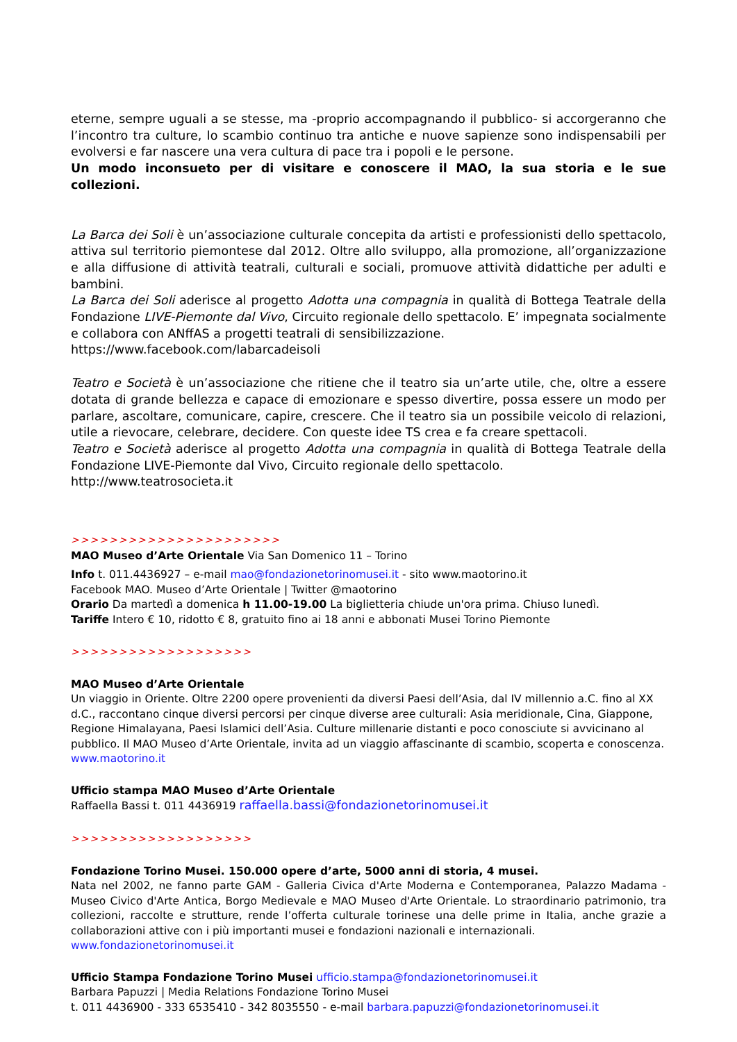eterne, sempre uguali a se stesse, ma -proprio accompagnando il pubblico- si accorgeranno che l’incontro tra culture, lo scambio continuo tra antiche e nuove sapienze sono indispensabili per evolversi e far nascere una vera cultura di pace tra i popoli e le persone.
Un modo inconsueto per di visitare e conoscere il MAO, la sua storia e le sue collezioni.
La Barca dei Soli è un’associazione culturale concepita da artisti e professionisti dello spettacolo, attiva sul territorio piemontese dal 2012. Oltre allo sviluppo, alla promozione, all’organizzazione e alla diffusione di attività teatrali, culturali e sociali, promuove attività didattiche per adulti e bambini.
La Barca dei Soli aderisce al progetto Adotta una compagnia in qualità di Bottega Teatrale della Fondazione LIVE-Piemonte dal Vivo, Circuito regionale dello spettacolo. E’ impegnata socialmente e collabora con ANffAS a progetti teatrali di sensibilizzazione.
https://www.facebook.com/labarcadeisoli
Teatro e Società è un’associazione che ritiene che il teatro sia un’arte utile, che, oltre a essere dotata di grande bellezza e capace di emozionare e spesso divertire, possa essere un modo per parlare, ascoltare, comunicare, capire, crescere. Che il teatro sia un possibile veicolo di relazioni, utile a rievocare, celebrare, decidere. Con queste idee TS crea e fa creare spettacoli.
Teatro e Società aderisce al progetto Adotta una compagnia in qualità di Bottega Teatrale della Fondazione LIVE-Piemonte dal Vivo, Circuito regionale dello spettacolo.
http://www.teatrosocieta.it
>>>>>>>>>>>>>>>>>>>>>>
MAO Museo d’Arte Orientale Via San Domenico 11 – Torino
Info t. 011.4436927 – e-mail mao@fondazionetorinomusei.it - sito www.maotorino.it
Facebook MAO. Museo d’Arte Orientale | Twitter @maotorino
Orario Da martedì a domenica h 11.00-19.00 La biglietteria chiude un'ora prima. Chiuso lunedì.
Tariffe Intero € 10, ridotto € 8, gratuito fino ai 18 anni e abbonati Musei Torino Piemonte
>>>>>>>>>>>>>>>>>>>
MAO Museo d’Arte Orientale
Un viaggio in Oriente. Oltre 2200 opere provenienti da diversi Paesi dell’Asia, dal IV millennio a.C. fino al XX d.C., raccontano cinque diversi percorsi per cinque diverse aree culturali: Asia meridionale, Cina, Giappone, Regione Himalayana, Paesi Islamici dell’Asia. Culture millenarie distanti e poco conosciute si avvicinano al pubblico. Il MAO Museo d’Arte Orientale, invita ad un viaggio affascinante di scambio, scoperta e conoscenza.
www.maotorino.it
Ufficio stampa MAO Museo d’Arte Orientale
Raffaella Bassi t. 011 4436919 raffaella.bassi@fondazionetorinomusei.it
>>>>>>>>>>>>>>>>>>>
Fondazione Torino Musei. 150.000 opere d’arte, 5000 anni di storia, 4 musei.
Nata nel 2002, ne fanno parte GAM - Galleria Civica d'Arte Moderna e Contemporanea, Palazzo Madama - Museo Civico d'Arte Antica, Borgo Medievale e MAO Museo d'Arte Orientale. Lo straordinario patrimonio, tra collezioni, raccolte e strutture, rende l’offerta culturale torinese una delle prime in Italia, anche grazie a collaborazioni attive con i più importanti musei e fondazioni nazionali e internazionali.
www.fondazionetorinomusei.it
Ufficio Stampa Fondazione Torino Musei ufficio.stampa@fondazionetorinomusei.it
Barbara Papuzzi | Media Relations Fondazione Torino Musei
t. 011 4436900 - 333 6535410 - 342 8035550 - e-mail barbara.papuzzi@fondazionetorinomusei.it